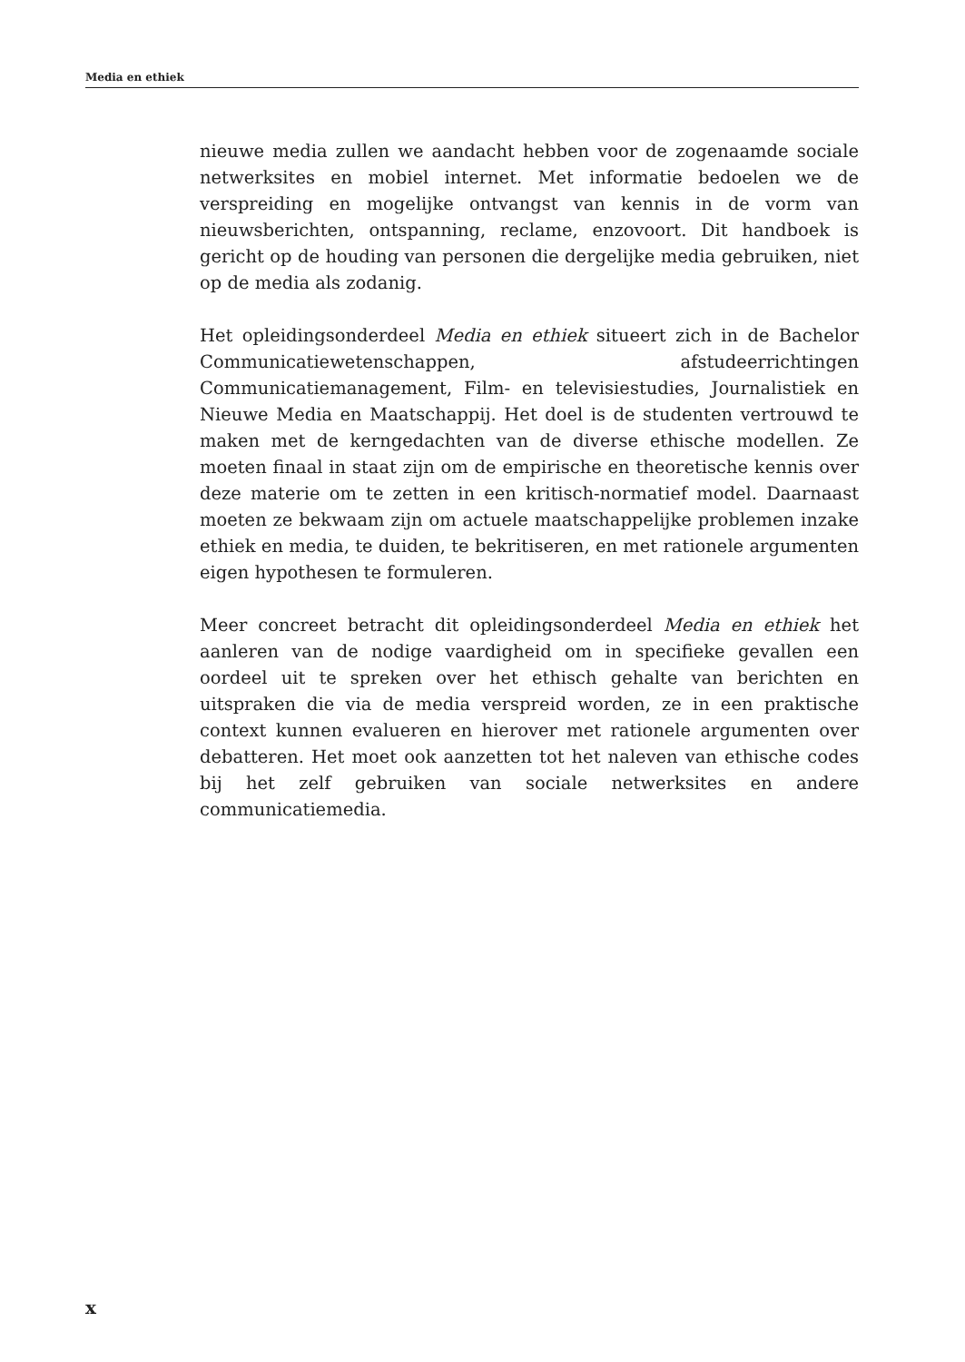Media en ethiek
nieuwe media zullen we aandacht hebben voor de zogenaamde sociale netwerksites en mobiel internet. Met informatie bedoelen we de verspreiding en mogelijke ontvangst van kennis in de vorm van nieuwsberichten, ontspanning, reclame, enzovoort. Dit handboek is gericht op de houding van personen die dergelijke media gebruiken, niet op de media als zodanig.
Het opleidingsonderdeel Media en ethiek situeert zich in de Bachelor Communicatiewetenschappen, afstudeerrichtingen Communicatiemanagement, Film- en televisiestudies, Journalistiek en Nieuwe Media en Maatschappij. Het doel is de studenten vertrouwd te maken met de kerngedachten van de diverse ethische modellen. Ze moeten finaal in staat zijn om de empirische en theoretische kennis over deze materie om te zetten in een kritisch-normatief model. Daarnaast moeten ze bekwaam zijn om actuele maatschappelijke problemen inzake ethiek en media, te duiden, te bekritiseren, en met rationele argumenten eigen hypothesen te formuleren.
Meer concreet betracht dit opleidingsonderdeel Media en ethiek het aanleren van de nodige vaardigheid om in specifieke gevallen een oordeel uit te spreken over het ethisch gehalte van berichten en uitspraken die via de media verspreid worden, ze in een praktische context kunnen evalueren en hierover met rationele argumenten over debatteren. Het moet ook aanzetten tot het naleven van ethische codes bij het zelf gebruiken van sociale netwerksites en andere communicatiemedia.
x